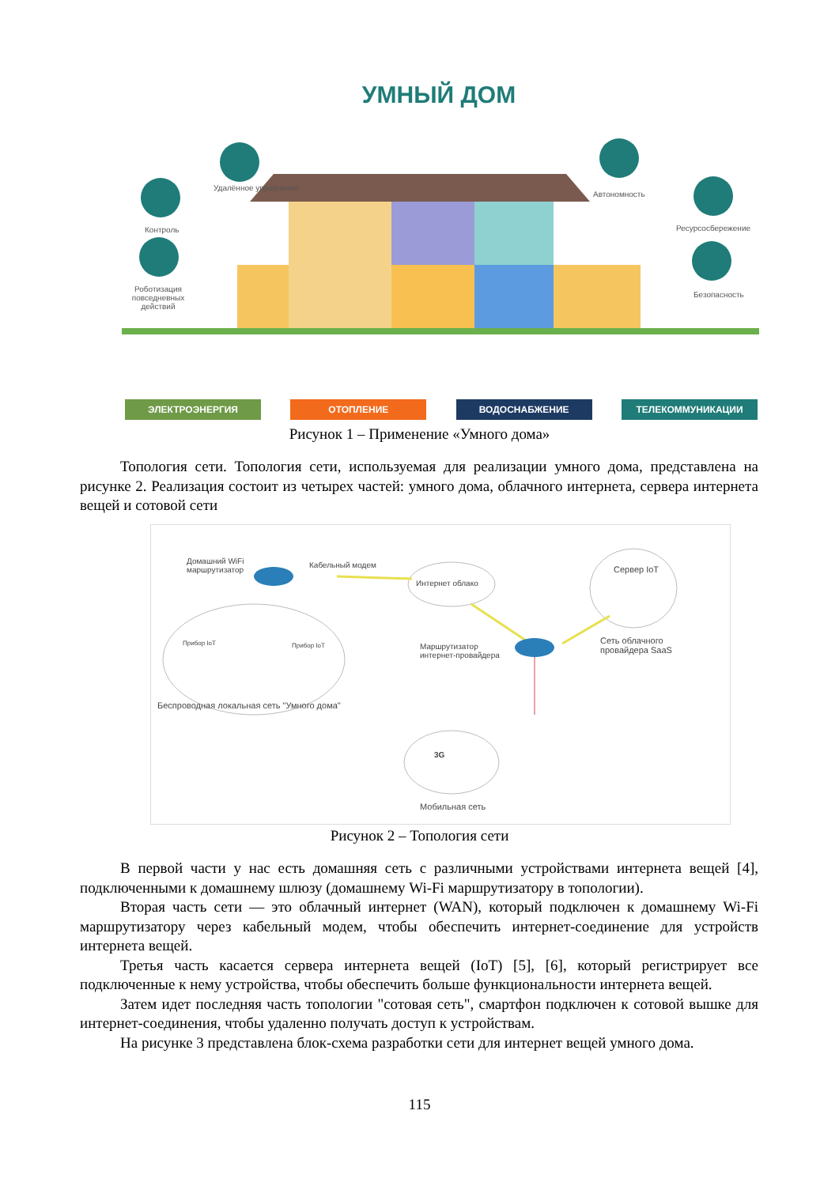УМНЫЙ ДОМ
Удалённое управление
Контроль
Роботизация повседневных действий
Автономность
Ресурсосбережение
Безопасность
ЭЛЕКТРОЭНЕРГИЯ ОТОПЛЕНИЕ ВОДОСНАБЖЕНИЕ ТЕЛЕКОММУНИКАЦИИ
Рисунок 1 – Применение «Умного дома»
Топология сети. Топология сети, используемая для реализации умного дома, представлена на рисунке 2. Реализация состоит из четырех частей: умного дома, облачного интернета, сервера интернета вещей и сотовой сети
Домашний WiFi
маршрутизатор
Кабельный модем
Интернет облако
Сервер IoT
Прибор IoT Прибор IoT
Маршрутизатор
интернет-провайдера
Сеть облачного
провайдера SaaS
Беспроводная локальная сеть "Умного дома"
3G
Мобильная сеть
Рисунок 2 – Топология сети
В первой части у нас есть домашняя сеть с различными устройствами интернета вещей [4], подключенными к домашнему шлюзу (домашнему Wi-Fi маршрутизатору в топологии).
Вторая часть сети — это облачный интернет (WAN), который подключен к домашнему Wi-Fi маршрутизатору через кабельный модем, чтобы обеспечить интернет-соединение для устройств интернета вещей.
Третья часть касается сервера интернета вещей (IoT) [5], [6], который регистрирует все подключенные к нему устройства, чтобы обеспечить больше функциональности интернета вещей.
Затем идет последняя часть топологии "сотовая сеть", смартфон подключен к сотовой вышке для интернет-соединения, чтобы удаленно получать доступ к устройствам.
На рисунке 3 представлена блок-схема разработки сети для интернет вещей умного дома.
115